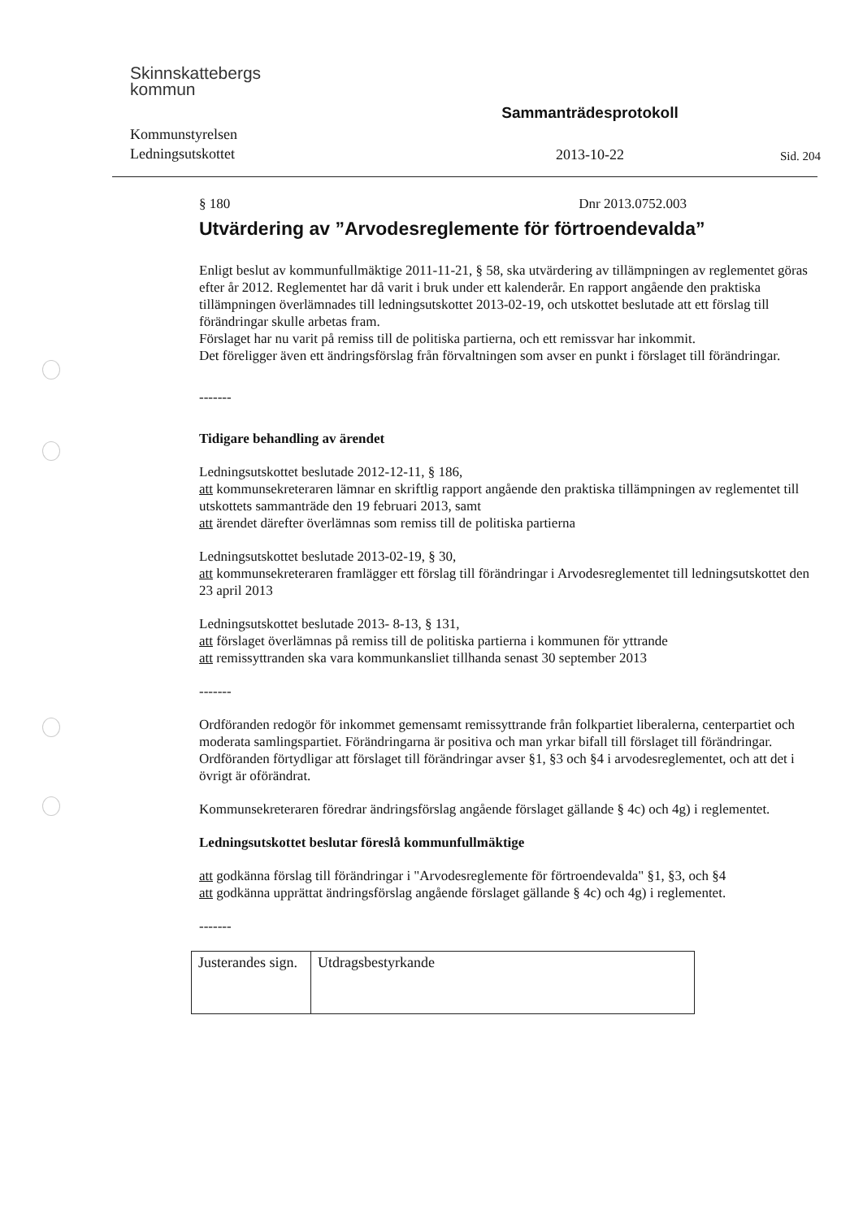Skinnskattebergs
kommun
Kommunstyrelsen
Ledningsutskottet
Sammanträdesprotokoll
2013-10-22
Sid. 204
§ 180 Dnr 2013.0752.003
Utvärdering av ”Arvodesreglemente för förtroendevalda”
Enligt beslut av kommunfullmäktige 2011-11-21, § 58, ska utvärdering av tillämpningen av reglementet göras efter år 2012. Reglementet har då varit i bruk under ett kalenderår. En rapport angående den praktiska tillämpningen överlämnades till ledningsutskottet 2013-02-19, och utskottet beslutade att ett förslag till förändringar skulle arbetas fram.
Förslaget har nu varit på remiss till de politiska partierna, och ett remissvar har inkommit.
Det föreligger även ett ändringsförslag från förvaltningen som avser en punkt i förslaget till förändringar.
-------
Tidigare behandling av ärendet
Ledningsutskottet beslutade 2012-12-11, § 186,
att kommunsekreteraren lämnar en skriftlig rapport angående den praktiska tillämpningen av reglementet till utskottets sammanträde den 19 februari 2013, samt
att ärendet därefter överlämnas som remiss till de politiska partierna
Ledningsutskottet beslutade 2013-02-19, § 30,
att kommunsekreteraren framlägger ett förslag till förändringar i Arvodesreglementet till ledningsutskottet den 23 april 2013
Ledningsutskottet beslutade 2013- 8-13, § 131,
att förslaget överlämnas på remiss till de politiska partierna i kommunen för yttrande
att remissyttranden ska vara kommunkansliet tillhanda senast 30 september 2013
-------
Ordföranden redogör för inkommet gemensamt remissyttrande från folkpartiet liberalerna, centerpartiet och moderata samlingspartiet. Förändringarna är positiva och man yrkar bifall till förslaget till förändringar.
Ordföranden förtydligar att förslaget till förändringar avser §1, §3 och §4 i arvodesreglementet, och att det i övrigt är oförändrat.
Kommunsekreteraren föredrar ändringsförslag angående förslaget gällande § 4c) och 4g) i reglementet.
Ledningsutskottet beslutar föreslå kommunfullmäktige
att godkänna förslag till förändringar i "Arvodesreglemente för förtroendevalda" §1, §3, och §4
att godkänna upprättat ändringsförslag angående förslaget gällande § 4c) och 4g) i reglementet.
-------
| Justerandes sign. | Utdragsbestyrkande |